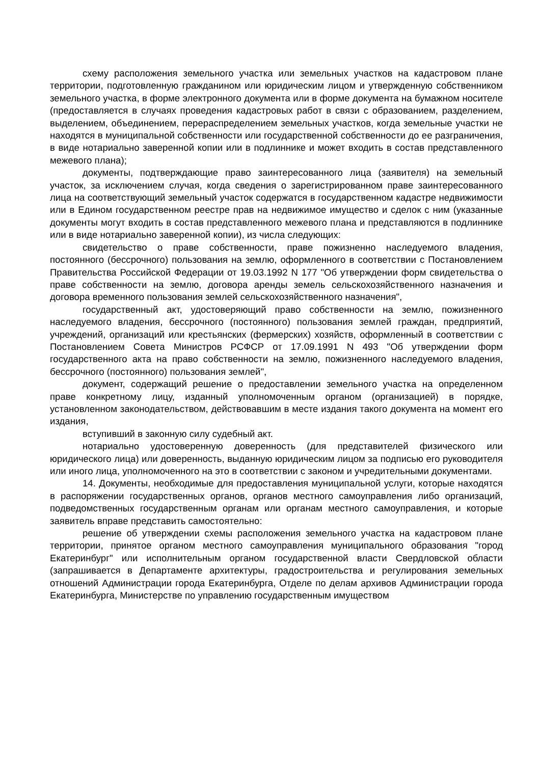схему расположения земельного участка или земельных участков на кадастровом плане территории, подготовленную гражданином или юридическим лицом и утвержденную собственником земельного участка, в форме электронного документа или в форме документа на бумажном носителе (предоставляется в случаях проведения кадастровых работ в связи с образованием, разделением, выделением, объединением, перераспределением земельных участков, когда земельные участки не находятся в муниципальной собственности или государственной собственности до ее разграничения, в виде нотариально заверенной копии или в подлиннике и может входить в состав представленного межевого плана);
документы, подтверждающие право заинтересованного лица (заявителя) на земельный участок, за исключением случая, когда сведения о зарегистрированном праве заинтересованного лица на соответствующий земельный участок содержатся в государственном кадастре недвижимости или в Едином государственном реестре прав на недвижимое имущество и сделок с ним (указанные документы могут входить в состав представленного межевого плана и представляются в подлиннике или в виде нотариально заверенной копии), из числа следующих:
свидетельство о праве собственности, праве пожизненно наследуемого владения, постоянного (бессрочного) пользования на землю, оформленного в соответствии с Постановлением Правительства Российской Федерации от 19.03.1992 N 177 "Об утверждении форм свидетельства о праве собственности на землю, договора аренды земель сельскохозяйственного назначения и договора временного пользования землей сельскохозяйственного назначения",
государственный акт, удостоверяющий право собственности на землю, пожизненного наследуемого владения, бессрочного (постоянного) пользования землей граждан, предприятий, учреждений, организаций или крестьянских (фермерских) хозяйств, оформленный в соответствии с Постановлением Совета Министров РСФСР от 17.09.1991 N 493 "Об утверждении форм государственного акта на право собственности на землю, пожизненного наследуемого владения, бессрочного (постоянного) пользования землей",
документ, содержащий решение о предоставлении земельного участка на определенном праве конкретному лицу, изданный уполномоченным органом (организацией) в порядке, установленном законодательством, действовавшим в месте издания такого документа на момент его издания,
вступивший в законную силу судебный акт.
нотариально удостоверенную доверенность (для представителей физического или юридического лица) или доверенность, выданную юридическим лицом за подписью его руководителя или иного лица, уполномоченного на это в соответствии с законом и учредительными документами.
14. Документы, необходимые для предоставления муниципальной услуги, которые находятся в распоряжении государственных органов, органов местного самоуправления либо организаций, подведомственных государственным органам или органам местного самоуправления, и которые заявитель вправе представить самостоятельно:
решение об утверждении схемы расположения земельного участка на кадастровом плане территории, принятое органом местного самоуправления муниципального образования "город Екатеринбург" или исполнительным органом государственной власти Свердловской области (запрашивается в Департаменте архитектуры, градостроительства и регулирования земельных отношений Администрации города Екатеринбурга, Отделе по делам архивов Администрации города Екатеринбурга, Министерстве по управлению государственным имуществом